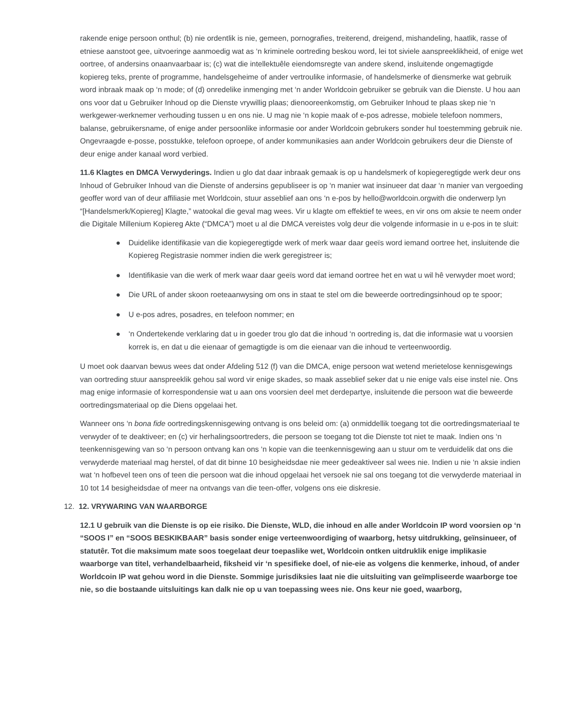rakende enige persoon onthul; (b) nie ordentlik is nie, gemeen, pornografies, treiterend, dreigend, mishandeling, haatlik, rasse of etniese aanstoot gee, uitvoeringe aanmoedig wat as ‘n kriminele oortreding beskou word, lei tot siviele aanspreeklikheid, of enige wet oortree, of andersins onaanvaarbaar is; (c) wat die intellektuêle eiendomsregte van andere skend, insluitende ongemagtigde kopiereg teks, prente of programme, handelsgeheime of ander vertroulike informasie, of handelsmerke of diensmerke wat gebruik word inbraak maak op ‘n mode; of (d) onredelike inmenging met ‘n ander Worldcoin gebruiker se gebruik van die Dienste. U hou aan ons voor dat u Gebruiker Inhoud op die Dienste vrywillig plaas; dienooreenkomstig, om Gebruiker Inhoud te plaas skep nie ‘n werkgewer-werknemer verhouding tussen u en ons nie. U mag nie ‘n kopie maak of e-pos adresse, mobiele telefoon nommers, balanse, gebruikersname, of enige ander persoonlike informasie oor ander Worldcoin gebrukers sonder hul toestemming gebruik nie. Ongevraagde e-posse, posstukke, telefoon oproepe, of ander kommunikasies aan ander Worldcoin gebruikers deur die Dienste of deur enige ander kanaal word verbied.
11.6 Klagtes en DMCA Verwyderings. Indien u glo dat daar inbraak gemaak is op u handelsmerk of kopiegeregtigde werk deur ons Inhoud of Gebruiker Inhoud van die Dienste of andersins gepubliseer is op ‘n manier wat insinueer dat daar ‘n manier van vergoeding geoffer word van of deur affiliasie met Worldcoin, stuur asseblief aan ons ‘n e-pos by hello@worldcoin.orgwith die onderwerp lyn “[Handelsmerk/Kopiereg] Klagte,” watookal die geval mag wees. Vir u klagte om effektief te wees, en vir ons om aksie te neem onder die Digitale Millenium Kopiereg Akte (“DMCA”) moet u al die DMCA vereistes volg deur die volgende informasie in u e-pos in te sluit:
● Duidelike identifikasie van die kopiegeregtigde werk of merk waar daar geeïs word iemand oortree het, insluitende die Kopiereg Registrasie nommer indien die werk geregistreer is;
● Identifikasie van die werk of merk waar daar geeïs word dat iemand oortree het en wat u wil hê verwyder moet word;
● Die URL of ander skoon roeteaanwysing om ons in staat te stel om die beweerde oortredingsinhoud op te spoor;
● U e-pos adres, posadres, en telefoon nommer; en
● ‘n Ondertekende verklaring dat u in goeder trou glo dat die inhoud ‘n oortreding is, dat die informasie wat u voorsien korrek is, en dat u die eienaar of gemagtigde is om die eienaar van die inhoud te verteenwoordig.
U moet ook daarvan bewus wees dat onder Afdeling 512 (f) van die DMCA, enige persoon wat wetend merietelose kennisgewings van oortreding stuur aanspreeklik gehou sal word vir enige skades, so maak asseblief seker dat u nie enige vals eise instel nie. Ons mag enige informasie of korrespondensie wat u aan ons voorsien deel met derdepartye, insluitende die persoon wat die beweerde oortredingsmateriaal op die Diens opgelaai het.
Wanneer ons ‘n bona fide oortredingskennisgewing ontvang is ons beleid om: (a) onmiddellik toegang tot die oortredingsmateriaal te verwyder of te deaktiveer; en (c) vir herhalingsoortreders, die persoon se toegang tot die Dienste tot niet te maak. Indien ons ‘n teenkennisgewing van so ‘n persoon ontvang kan ons ‘n kopie van die teenkennisgewing aan u stuur om te verduidelik dat ons die verwyderde materiaal mag herstel, of dat dit binne 10 besigheidsdae nie meer gedeaktiveer sal wees nie. Indien u nie ‘n aksie indien wat ‘n hofbevel teen ons of teen die persoon wat die inhoud opgelaai het versoek nie sal ons toegang tot die verwyderde materiaal in 10 tot 14 besigheidsdae of meer na ontvangs van die teen-offer, volgens ons eie diskresie.
12. 12. VRYWARING VAN WAARBORGE
12.1 U gebruik van die Dienste is op eie risiko. Die Dienste, WLD, die inhoud en alle ander Worldcoin IP word voorsien op ‘n “SOOS I” en “SOOS BESKIKBAAR” basis sonder enige verteenwoordiging of waarborg, hetsy uitdrukking, geïnsinueer, of statutêr. Tot die maksimum mate soos toegelaat deur toepaslike wet, Worldcoin ontken uitdruklik enige implikasie waarborge van titel, verhandelbaarheid, fiksheid vir ‘n spesifieke doel, of nie-eie as volgens die kenmerke, inhoud, of ander Worldcoin IP wat gehou word in die Dienste. Sommige jurisdiksies laat nie die uitsluiting van geïmpliseerde waarborge toe nie, so die bostaande uitsluitings kan dalk nie op u van toepassing wees nie. Ons keur nie goed, waarborg,